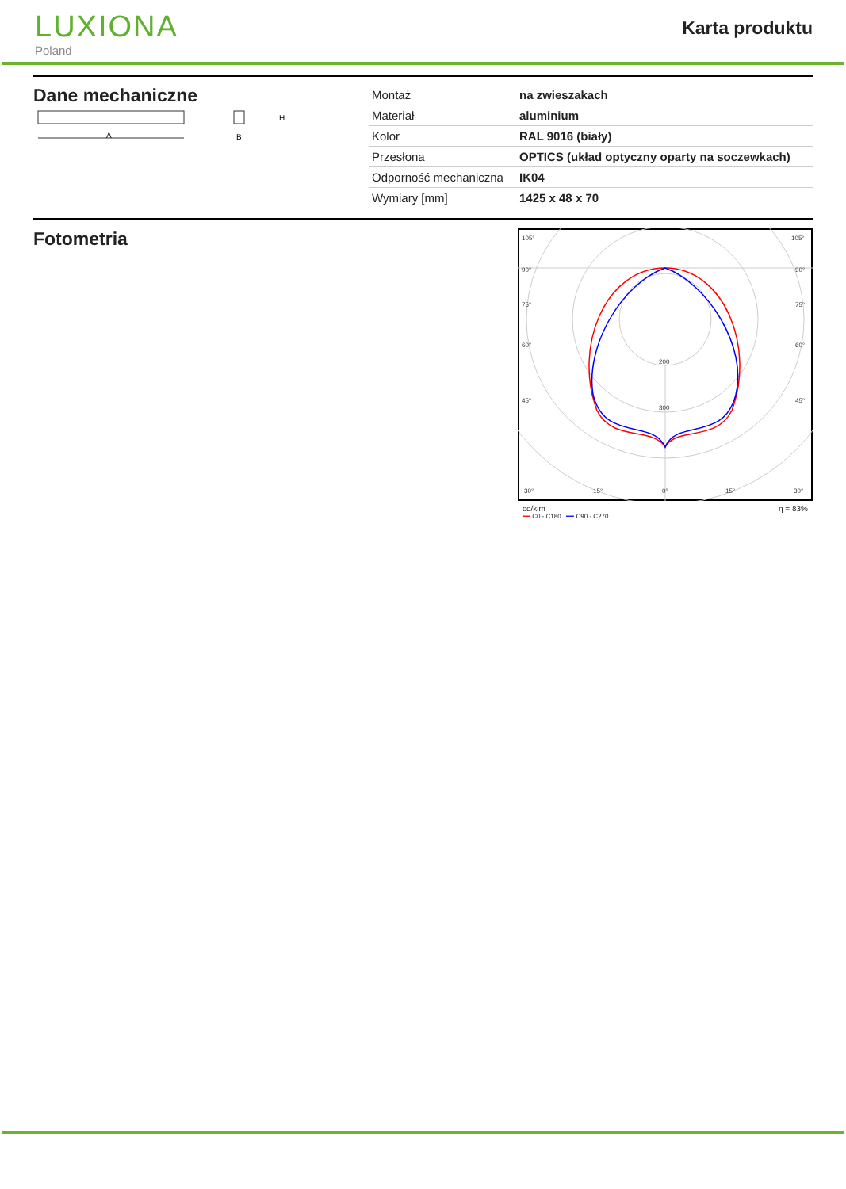LUXIONA
Poland
Karta produktu
Dane mechaniczne
A
H
B
| Montaż | na zwieszakach |
| Materiał | aluminium |
| Kolor | RAL 9016 (biały) |
| Przesłona | OPTICS (układ optyczny oparty na soczewkach) |
| Odporność mechaniczna | IK04 |
| Wymiary [mm] | 1425 x 48 x 70 |
Fotometria
105°
105°
90°
90°
75°
75°
60°
60°
200
45°
300
45°
30°
15°
0°
15°
30°
cd/klm η = 83%
━━ C0 - C180 ━━ C90 - C270